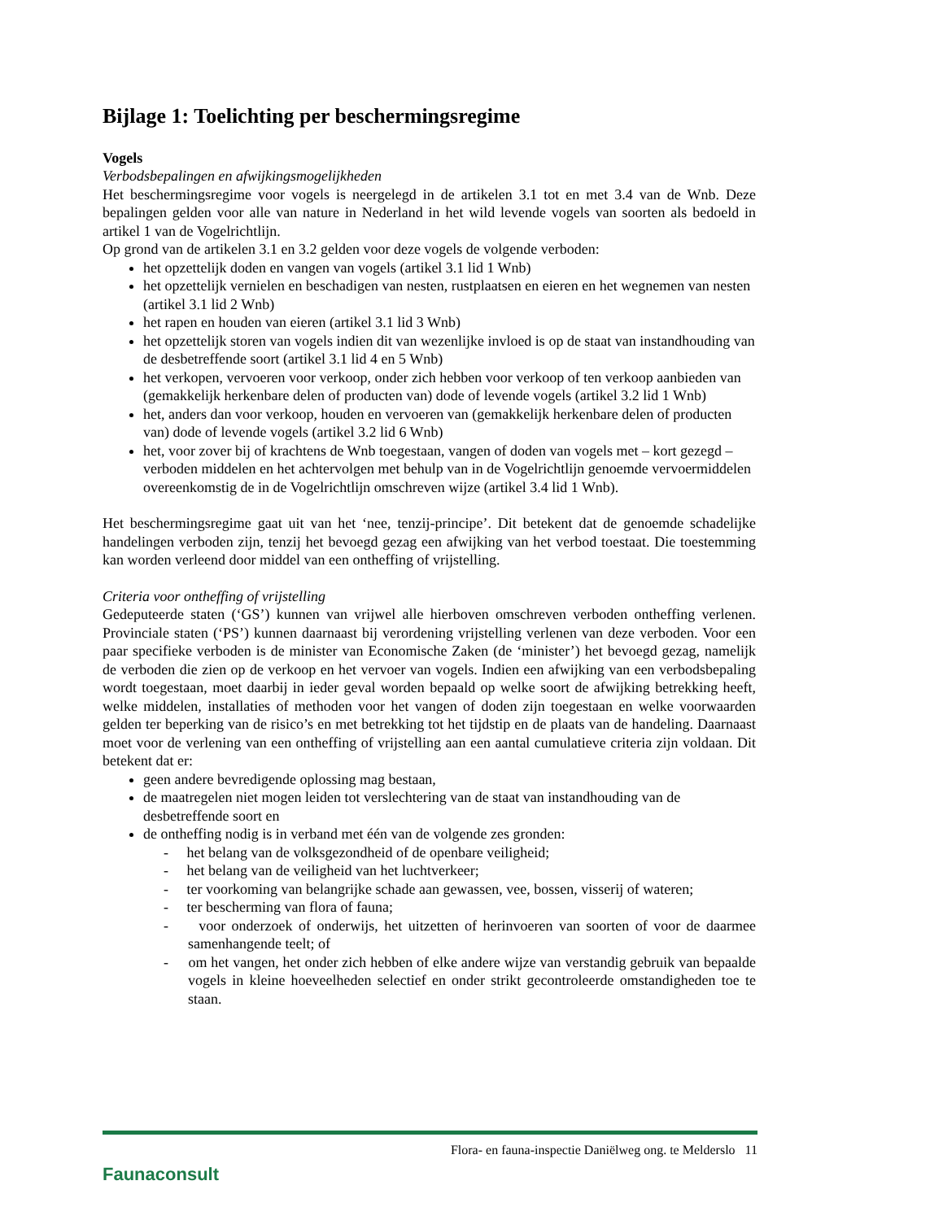Bijlage 1: Toelichting per beschermingsregime
Vogels
Verbodsbepalingen en afwijkingsmogelijkheden
Het beschermingsregime voor vogels is neergelegd in de artikelen 3.1 tot en met 3.4 van de Wnb. Deze bepalingen gelden voor alle van nature in Nederland in het wild levende vogels van soorten als bedoeld in artikel 1 van de Vogelrichtlijn.
Op grond van de artikelen 3.1 en 3.2 gelden voor deze vogels de volgende verboden:
het opzettelijk doden en vangen van vogels (artikel 3.1 lid 1 Wnb)
het opzettelijk vernielen en beschadigen van nesten, rustplaatsen en eieren en het wegnemen van nesten (artikel 3.1 lid 2 Wnb)
het rapen en houden van eieren (artikel 3.1 lid 3 Wnb)
het opzettelijk storen van vogels indien dit van wezenlijke invloed is op de staat van instandhouding van de desbetreffende soort (artikel 3.1 lid 4 en 5 Wnb)
het verkopen, vervoeren voor verkoop, onder zich hebben voor verkoop of ten verkoop aanbieden van (gemakkelijk herkenbare delen of producten van) dode of levende vogels (artikel 3.2 lid 1 Wnb)
het, anders dan voor verkoop, houden en vervoeren van (gemakkelijk herkenbare delen of producten van) dode of levende vogels (artikel 3.2 lid 6 Wnb)
het, voor zover bij of krachtens de Wnb toegestaan, vangen of doden van vogels met – kort gezegd – verboden middelen en het achtervolgen met behulp van in de Vogelrichtlijn genoemde vervoermiddelen overeenkomstig de in de Vogelrichtlijn omschreven wijze (artikel 3.4 lid 1 Wnb).
Het beschermingsregime gaat uit van het ‘nee, tenzij-principe’. Dit betekent dat de genoemde schadelijke handelingen verboden zijn, tenzij het bevoegd gezag een afwijking van het verbod toestaat. Die toestemming kan worden verleend door middel van een ontheffing of vrijstelling.
Criteria voor ontheffing of vrijstelling
Gedeputeerde staten (‘GS’) kunnen van vrijwel alle hierboven omschreven verboden ontheffing verlenen. Provinciale staten (‘PS’) kunnen daarnaast bij verordening vrijstelling verlenen van deze verboden. Voor een paar specifieke verboden is de minister van Economische Zaken (de ‘minister’) het bevoegd gezag, namelijk de verboden die zien op de verkoop en het vervoer van vogels. Indien een afwijking van een verbodsbepaling wordt toegestaan, moet daarbij in ieder geval worden bepaald op welke soort de afwijking betrekking heeft, welke middelen, installaties of methoden voor het vangen of doden zijn toegestaan en welke voorwaarden gelden ter beperking van de risico’s en met betrekking tot het tijdstip en de plaats van de handeling. Daarnaast moet voor de verlening van een ontheffing of vrijstelling aan een aantal cumulatieve criteria zijn voldaan. Dit betekent dat er:
geen andere bevredigende oplossing mag bestaan,
de maatregelen niet mogen leiden tot verslechtering van de staat van instandhouding van de desbetreffende soort en
de ontheffing nodig is in verband met één van de volgende zes gronden:
- het belang van de volksgezondheid of de openbare veiligheid;
- het belang van de veiligheid van het luchtverkeer;
- ter voorkoming van belangrijke schade aan gewassen, vee, bossen, visserij of wateren;
- ter bescherming van flora of fauna;
- voor onderzoek of onderwijs, het uitzetten of herinvoeren van soorten of voor de daarmee samenhangende teelt; of
- om het vangen, het onder zich hebben of elke andere wijze van verstandig gebruik van bepaalde vogels in kleine hoeveelheden selectief en onder strikt gecontroleerde omstandigheden toe te staan.
Faunaconsult
Flora- en fauna-inspectie Daniëlweg ong. te Melderslo 11